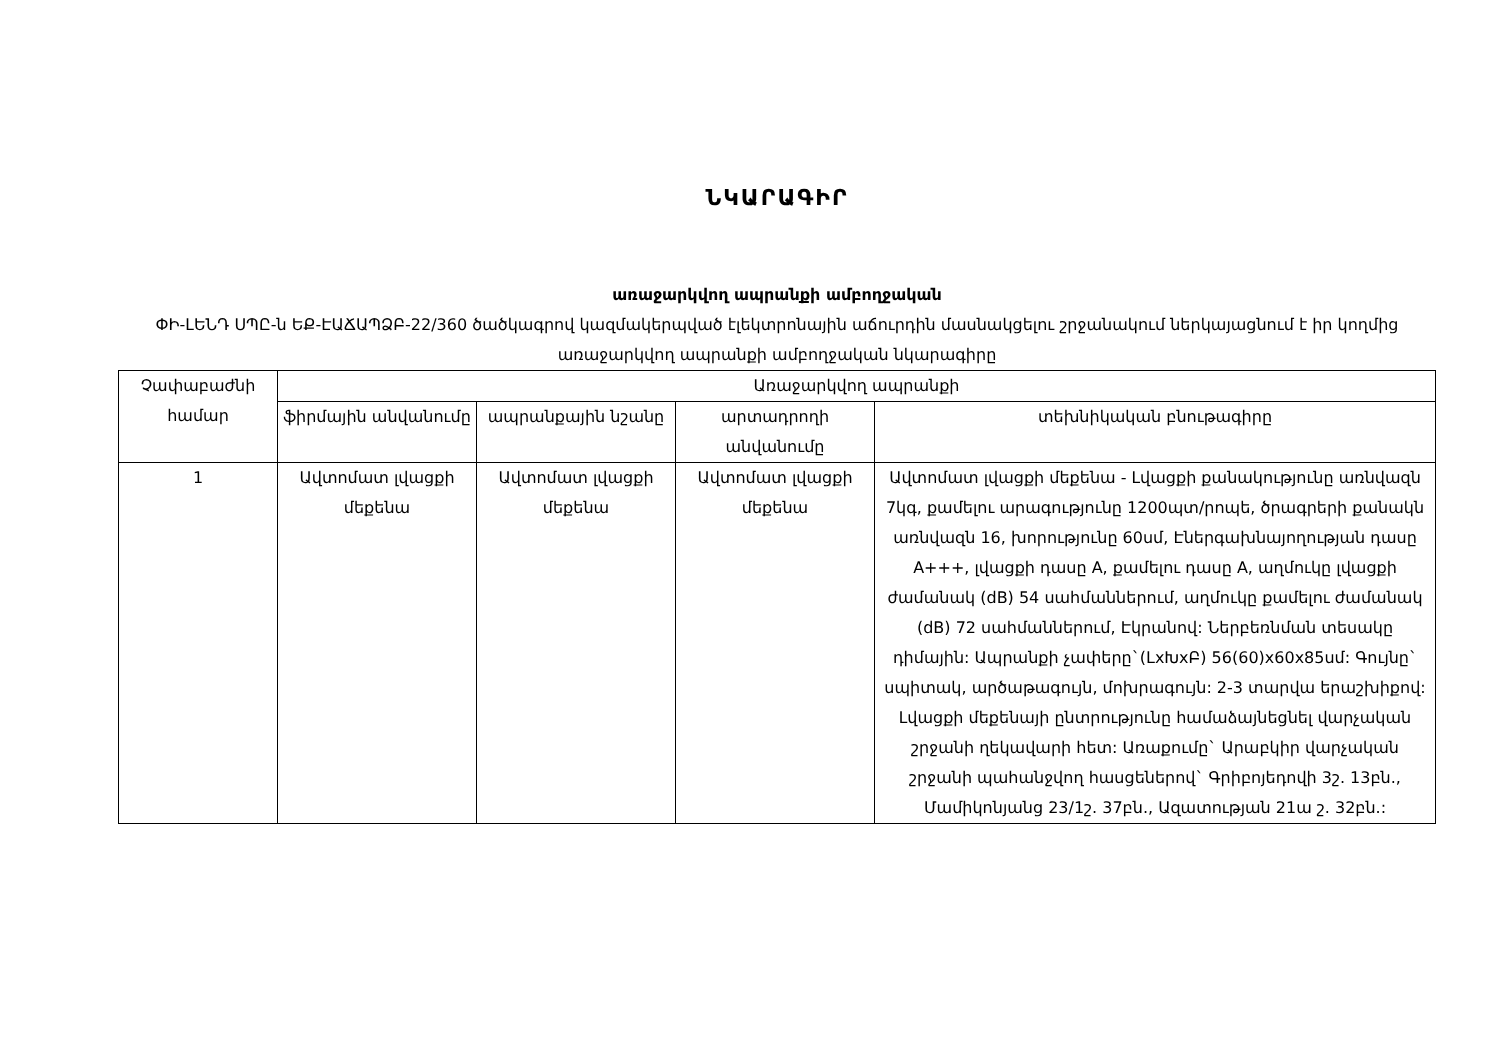ՆԿԱՐԱԳԻՐ
առաջարկվող ապրանքի ամբողջական
ՓԻ-ԼԵՆԴ ՍՊԸ-ն ԵՔ-ԷԱՃԱՊՁԲ-22/360 ծածկագրով կազմակերպված էլեկտրոնային աճուրդին մասնակցելու շրջանակում ներկայացնում է իր կողմից առաջարկվող ապրանքի ամբողջական նկարագիրը
| Չափաբաժնի համար | Առաջարկվող ապրանքի | | | |
| --- | --- | --- | --- | --- |
| | ֆիրմային անվանումը | ապրանքային նշանը | արտադրողի անվանումը | տեխնիկական բնութագիրը |
| 1 | Ավտոմատ լվացքի մեքենա | Ավտոմատ լվացքի մեքենա | Ավտոմատ լվացքի մեքենա | Ավտոմատ լվացքի մեքենա - Լվացքի քանակությունը առնվազն 7կգ, քամելու արագությունը 1200պտ/րոպե, ծրագրերի քանակն առնվազն 16, խորությունը 60սմ, Էներգախնայողության դասը A+++, լվացքի դասը A, քամելու դասը A, աղմուկը լվացքի ժամանակ (dB) 54 սահմաններում, աղմուկը քամելու ժամանակ (dB) 72 սահմաններում, Էկրանով: Ներբեռնման տեսակը դիմային: Ապրանքի չափերը`(LxԽxԲ) 56(60)x60x85սմ: Գույնը` սպիտակ, արծաթագույն, մոխրագույն: 2-3 տարվա երաշխիքով: Լվացքի մեքենայի ընտրությունը համաձայնեցնել վարչական շրջանի ղեկավարի հետ: Առաքումը` Արաբկիր վարչական շրջանի պահանջվող հասցեներով` Գրիբոյեդովի 3շ. 13բն., Մամիկոնյանց 23/1շ. 37բն., Ազատության 21ա շ. 32բն.: |